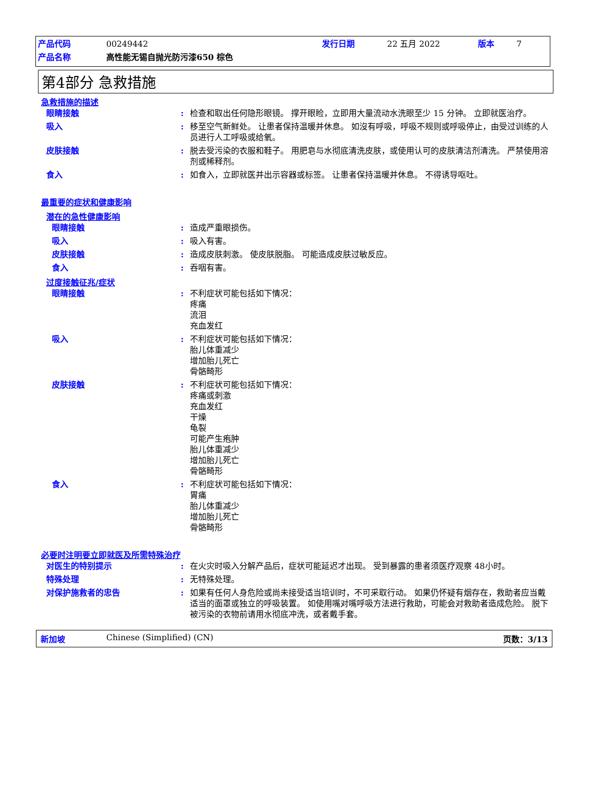产品代码 00249442 发行日期 22 五月 2022 版本 7
产品名称 高性能无锡自抛光防污漆650 棕色
第4部分 急救措施
急救措施的描述
眼睛接触: 检查和取出任何隐形眼镜。 撑开眼睑，立即用大量流动水洗眼至少 15 分钟。 立即就医治疗。
吸入: 移至空气新鲜处。 让患者保持温暖并休息。 如沒有呼吸，呼吸不规则或呼吸停止，由受过训练的人员进行人工呼吸或给氧。
皮肤接触: 脱去受污染的衣服和鞋子。 用肥皂与水彻底清洗皮肤，或使用认可的皮肤清洁剂清洗。 严禁使用溶剂或稀释剂。
食入: 如食入，立即就医并出示容器或标签。 让患者保持温暖并休息。 不得诱导呕吐。
最重要的症状和健康影响
潜在的急性健康影响
眼睛接触: 造成严重眼损伤。
吸入: 吸入有害。
皮肤接触: 造成皮肤刺激。 使皮肤脱脂。 可能造成皮肤过敏反应。
食入: 吞咽有害。
过度接触征兆/症状
眼睛接触: 不利症状可能包括如下情况：
疼痛
流泪
充血发红
吸入: 不利症状可能包括如下情况：
胎儿体重减少
增加胎儿死亡
骨骼畸形
皮肤接触: 不利症状可能包括如下情况：
疼痛或刺激
充血发红
干燥
龟裂
可能产生疱肿
胎儿体重减少
增加胎儿死亡
骨骼畸形
食入: 不利症状可能包括如下情况：
胃痛
胎儿体重减少
增加胎儿死亡
骨骼畸形
必要时注明要立即就医及所需特殊治疗
对医生的特别提示: 在火灾时吸入分解产品后，症状可能延迟才出现。 受到暴露的患者须医疗观察 48小时。
特殊处理: 无特殊处理。
对保护施救者的忠告: 如果有任何人身危险或尚未接受适当培训时，不可采取行动。 如果仍怀疑有烟存在，救助者应当戴适当的面罩或独立的呼吸装置。 如使用嘴对嘴呼吸方法进行救助，可能会对救助者造成危险。 脱下被污染的衣物前请用水彻底冲洗，或者戴手套。
新加坡 Chinese (Simplified) (CN) 页数：3/13